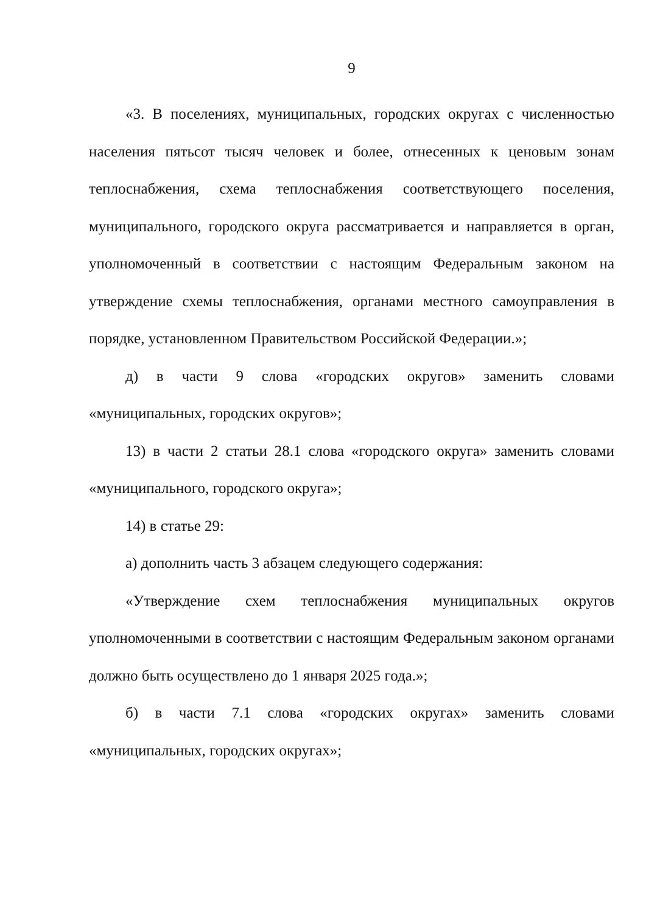9
«3. В поселениях, муниципальных, городских округах с численностью населения пятьсот тысяч человек и более, отнесенных к ценовым зонам теплоснабжения, схема теплоснабжения соответствующего поселения, муниципального, городского округа рассматривается и направляется в орган, уполномоченный в соответствии с настоящим Федеральным законом на утверждение схемы теплоснабжения, органами местного самоуправления в порядке, установленном Правительством Российской Федерации.»;
д) в части 9 слова «городских округов» заменить словами «муниципальных, городских округов»;
13) в части 2 статьи 28.1 слова «городского округа» заменить словами «муниципального, городского округа»;
14) в статье 29:
а) дополнить часть 3 абзацем следующего содержания:
«Утверждение схем теплоснабжения муниципальных округов уполномоченными в соответствии с настоящим Федеральным законом органами должно быть осуществлено до 1 января 2025 года.»;
б) в части 7.1 слова «городских округах» заменить словами «муниципальных, городских округах»;